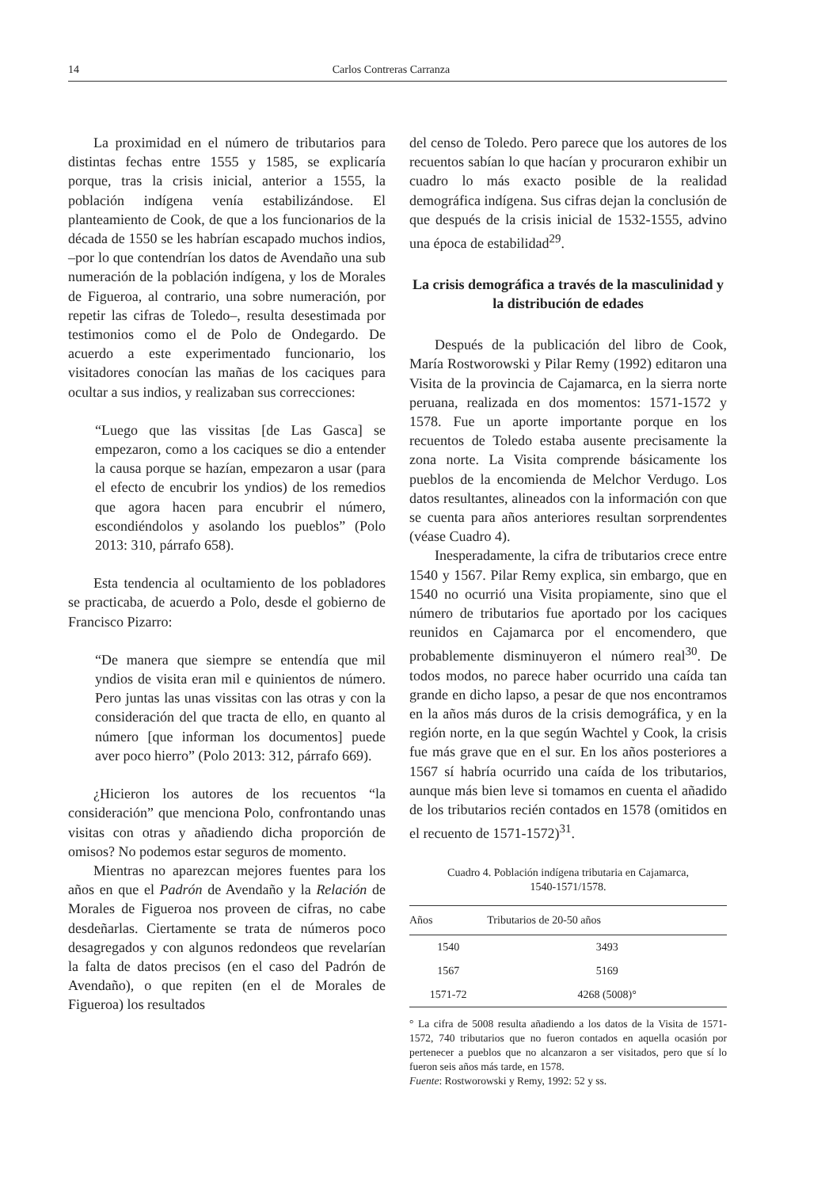14 Carlos Contreras Carranza
La proximidad en el número de tributarios para distintas fechas entre 1555 y 1585, se explicaría porque, tras la crisis inicial, anterior a 1555, la población indígena venía estabilizándose. El planteamiento de Cook, de que a los funcionarios de la década de 1550 se les habrían escapado muchos indios, –por lo que contendrían los datos de Avendaño una sub numeración de la población indígena, y los de Morales de Figueroa, al contrario, una sobre numeración, por repetir las cifras de Toledo–, resulta desestimada por testimonios como el de Polo de Ondegardo. De acuerdo a este experimentado funcionario, los visitadores conocían las mañas de los caciques para ocultar a sus indios, y realizaban sus correcciones:
“Luego que las vissitas [de Las Gasca] se empezaron, como a los caciques se dio a entender la causa porque se hazían, empezaron a usar (para el efecto de encubrir los yndios) de los remedios que agora hacen para encubrir el número, escondiéndolos y asolando los pueblos” (Polo 2013: 310, párrafo 658).
Esta tendencia al ocultamiento de los pobladores se practicaba, de acuerdo a Polo, desde el gobierno de Francisco Pizarro:
“De manera que siempre se entendía que mil yndios de visita eran mil e quinientos de número. Pero juntas las unas vissitas con las otras y con la consideración del que tracta de ello, en quanto al número [que informan los documentos] puede aver poco hierro” (Polo 2013: 312, párrafo 669).
¿Hicieron los autores de los recuentos “la consideración” que menciona Polo, confrontando unas visitas con otras y añadiendo dicha proporción de omisos? No podemos estar seguros de momento.
Mientras no aparezcan mejores fuentes para los años en que el Padrón de Avendaño y la Relación de Morales de Figueroa nos proveen de cifras, no cabe desdeñarlas. Ciertamente se trata de números poco desagregados y con algunos redondeos que revelarían la falta de datos precisos (en el caso del Padrón de Avendaño), o que repiten (en el de Morales de Figueroa) los resultados
del censo de Toledo. Pero parece que los autores de los recuentos sabían lo que hacían y procuraron exhibir un cuadro lo más exacto posible de la realidad demográfica indígena. Sus cifras dejan la conclusión de que después de la crisis inicial de 1532-1555, advino una época de estabilidad<sup>29</sup>.
La crisis demográfica a través de la masculinidad y la distribución de edades
Después de la publicación del libro de Cook, María Rostworowski y Pilar Remy (1992) editaron una Visita de la provincia de Cajamarca, en la sierra norte peruana, realizada en dos momentos: 1571-1572 y 1578. Fue un aporte importante porque en los recuentos de Toledo estaba ausente precisamente la zona norte. La Visita comprende básicamente los pueblos de la encomienda de Melchor Verdugo. Los datos resultantes, alineados con la información con que se cuenta para años anteriores resultan sorprendentes (véase Cuadro 4).
Inesperadamente, la cifra de tributarios crece entre 1540 y 1567. Pilar Remy explica, sin embargo, que en 1540 no ocurrió una Visita propiamente, sino que el número de tributarios fue aportado por los caciques reunidos en Cajamarca por el encomendero, que probablemente disminuyeron el número real<sup>30</sup>. De todos modos, no parece haber ocurrido una caída tan grande en dicho lapso, a pesar de que nos encontramos en la años más duros de la crisis demográfica, y en la región norte, en la que según Wachtel y Cook, la crisis fue más grave que en el sur. En los años posteriores a 1567 sí habría ocurrido una caída de los tributarios, aunque más bien leve si tomamos en cuenta el añadido de los tributarios recién contados en 1578 (omitidos en el recuento de 1571-1572)<sup>31</sup>.
Cuadro 4. Población indígena tributaria en Cajamarca,
1540-1571/1578.
| Años | Tributarios de 20-50 años |
| --- | --- |
| 1540 | 3493 |
| 1567 | 5169 |
| 1571-72 | 4268 (5008)° |
° La cifra de 5008 resulta añadiendo a los datos de la Visita de 1571-1572, 740 tributarios que no fueron contados en aquella ocasión por pertenecer a pueblos que no alcanzaron a ser visitados, pero que sí lo fueron seis años más tarde, en 1578.
Fuente: Rostworowski y Remy, 1992: 52 y ss.